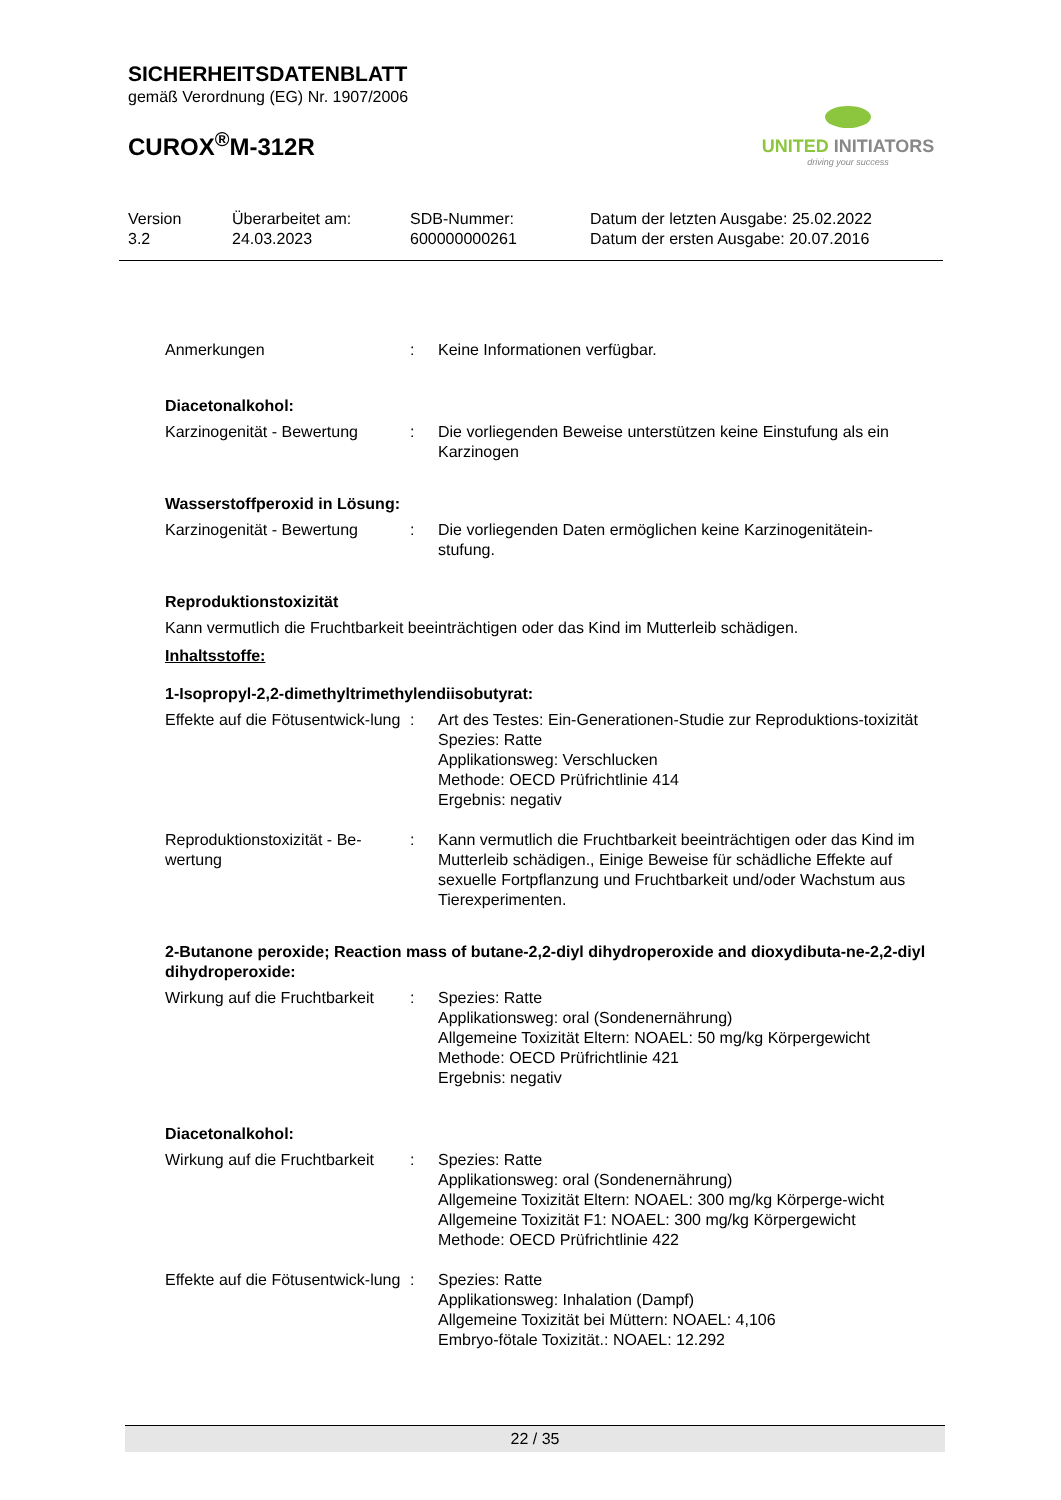SICHERHEITSDATENBLATT
gemäß Verordnung (EG) Nr. 1907/2006
CUROX<sup>®</sup>M-312R
UNITED INITIATORS
driving your success
Version
3.2
Überarbeitet am:
24.03.2023
SDB-Nummer:
600000000261
Datum der letzten Ausgabe: 25.02.2022
Datum der ersten Ausgabe: 20.07.2016
Anmerkungen : Keine Informationen verfügbar.
Diacetonalkohol:
Karzinogenität - Bewertung
: Die vorliegenden Beweise unterstützen keine Einstufung als ein Karzinogen
Wasserstoffperoxid in Lösung:
Karzinogenität - Bewertung
: Die vorliegenden Daten ermöglichen keine Karzinogenitätein-stufung.
Reproduktionstoxizität
Kann vermutlich die Fruchtbarkeit beeinträchtigen oder das Kind im Mutterleib schädigen.
Inhaltsstoffe:
1-Isopropyl-2,2-dimethyltrimethylendiisobutyrat:
Effekte auf die Fötusentwick-lung
: Art des Testes: Ein-Generationen-Studie zur Reproduktions-toxizität
Spezies: Ratte
Applikationsweg: Verschlucken
Methode: OECD Prüfrichtlinie 414
Ergebnis: negativ
Reproduktionstoxizität - Be-wertung
: Kann vermutlich die Fruchtbarkeit beeinträchtigen oder das Kind im Mutterleib schädigen., Einige Beweise für schädliche Effekte auf sexuelle Fortpflanzung und Fruchtbarkeit und/oder Wachstum aus Tierexperimenten.
2-Butanone peroxide; Reaction mass of butane-2,2-diyl dihydroperoxide and dioxydibuta-ne-2,2-diyl dihydroperoxide:
Wirkung auf die Fruchtbarkeit
: Spezies: Ratte
Applikationsweg: oral (Sondenernährung)
Allgemeine Toxizität Eltern: NOAEL: 50 mg/kg Körpergewicht
Methode: OECD Prüfrichtlinie 421
Ergebnis: negativ
Diacetonalkohol:
Wirkung auf die Fruchtbarkeit
: Spezies: Ratte
Applikationsweg: oral (Sondenernährung)
Allgemeine Toxizität Eltern: NOAEL: 300 mg/kg Körperge-wicht
Allgemeine Toxizität F1: NOAEL: 300 mg/kg Körpergewicht
Methode: OECD Prüfrichtlinie 422
Effekte auf die Fötusentwick-lung
: Spezies: Ratte
Applikationsweg: Inhalation (Dampf)
Allgemeine Toxizität bei Müttern: NOAEL: 4,106
Embryo-fötale Toxizität.: NOAEL: 12.292
22 / 35